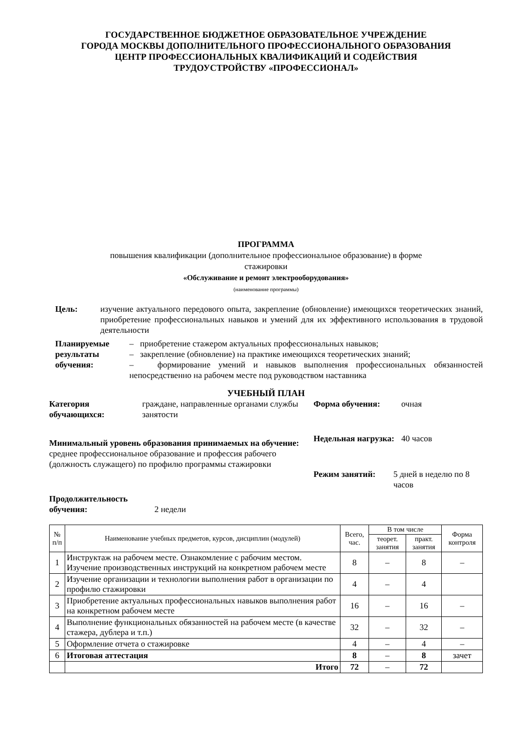ГОСУДАРСТВЕННОЕ БЮДЖЕТНОЕ ОБРАЗОВАТЕЛЬНОЕ УЧРЕЖДЕНИЕ
ГОРОДА МОСКВЫ ДОПОЛНИТЕЛЬНОГО ПРОФЕССИОНАЛЬНОГО ОБРАЗОВАНИЯ
ЦЕНТР ПРОФЕССИОНАЛЬНЫХ КВАЛИФИКАЦИЙ И СОДЕЙСТВИЯ
ТРУДОУСТРОЙСТВУ «ПРОФЕССИОНАЛ»
ПРОГРАММА
повышения квалификации (дополнительное профессиональное образование) в форме
стажировки
«Обслуживание и ремонт электрооборудования»
(наименование программы)
Цель: изучение актуального передового опыта, закрепление (обновление) имеющихся теоретических знаний, приобретение профессиональных навыков и умений для их эффективного использования в трудовой деятельности
Планируемые результаты обучения:
– приобретение стажером актуальных профессиональных навыков;
– закрепление (обновление) на практике имеющихся теоретических знаний;
– формирование умений и навыков выполнения профессиональных обязанностей непосредственно на рабочем месте под руководством наставника
УЧЕБНЫЙ ПЛАН
Категория обучающихся: граждане, направленные органами службы занятости
Минимальный уровень образования принимаемых на обучение:
среднее профессиональное образование и профессия рабочего (должность служащего) по профилю программы стажировки
Продолжительность обучения: 2 недели
Форма обучения: очная
Недельная нагрузка: 40 часов
Режим занятий: 5 дней в неделю по 8 часов
| № п/п | Наименование учебных предметов, курсов, дисциплин (модулей) | Всего, час. | В том числе | | Форма контроля |
| --- | --- | --- | --- | --- | --- |
| | | | теорет. занятия | практ. занятия | |
| 1 | Инструктаж на рабочем месте. Ознакомление с рабочим местом. Изучение производственных инструкций на конкретном рабочем месте | 8 | – | 8 | – |
| 2 | Изучение организации и технологии выполнения работ в организации по профилю стажировки | 4 | – | 4 | |
| 3 | Приобретение актуальных профессиональных навыков выполнения работ на конкретном рабочем месте | 16 | – | 16 | – |
| 4 | Выполнение функциональных обязанностей на рабочем месте (в качестве стажера, дублера и т.п.) | 32 | – | 32 | – |
| 5 | Оформление отчета о стажировке | 4 | – | 4 | – |
| 6 | Итоговая аттестация | 8 | – | 8 | зачет |
| | Итого | 72 | – | 72 | |